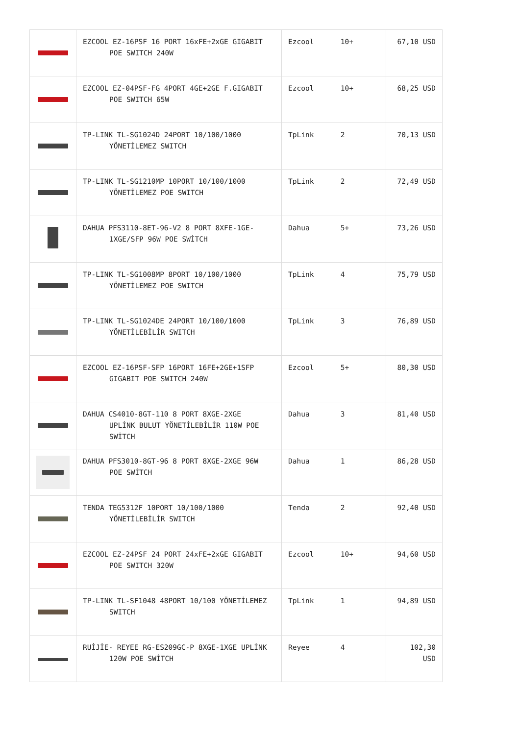| | EZCOOL EZ-16PSF 16 PORT 16xFE+2xGE GIGABIT POE SWITCH 240W | Ezcool | 10+ | 67,10 USD |
| | EZCOOL EZ-04PSF-FG 4PORT 4GE+2GE F.GIGABIT POE SWITCH 65W | Ezcool | 10+ | 68,25 USD |
| | TP-LINK TL-SG1024D 24PORT 10/100/1000 YÖNETİLEMEZ SWITCH | TpLink | 2 | 70,13 USD |
| | TP-LINK TL-SG1210MP 10PORT 10/100/1000 YÖNETİLEMEZ POE SWITCH | TpLink | 2 | 72,49 USD |
| | DAHUA PFS3110-8ET-96-V2 8 PORT 8XFE-1GE- 1XGE/SFP 96W POE SWİTCH | Dahua | 5+ | 73,26 USD |
| | TP-LINK TL-SG1008MP 8PORT 10/100/1000 YÖNETİLEMEZ POE SWITCH | TpLink | 4 | 75,79 USD |
| | TP-LINK TL-SG1024DE 24PORT 10/100/1000 YÖNETİLEBİLİR SWITCH | TpLink | 3 | 76,89 USD |
| | EZCOOL EZ-16PSF-SFP 16PORT 16FE+2GE+1SFP GIGABIT POE SWITCH 240W | Ezcool | 5+ | 80,30 USD |
| | DAHUA CS4010-8GT-110 8 PORT 8XGE-2XGE UPLİNK BULUT YÖNETİLEBİLİR 110W POE SWİTCH | Dahua | 3 | 81,40 USD |
| | DAHUA PFS3010-8GT-96 8 PORT 8XGE-2XGE 96W POE SWİTCH | Dahua | 1 | 86,28 USD |
| | TENDA TEG5312F 10PORT 10/100/1000 YÖNETİLEBİLİR SWITCH | Tenda | 2 | 92,40 USD |
| | EZCOOL EZ-24PSF 24 PORT 24xFE+2xGE GIGABIT POE SWITCH 320W | Ezcool | 10+ | 94,60 USD |
| | TP-LINK TL-SF1048 48PORT 10/100 YÖNETİLEMEZ SWITCH | TpLink | 1 | 94,89 USD |
| | RUİJİE- REYEE RG-ES209GC-P 8XGE-1XGE UPLİNK 120W POE SWİTCH | Reyee | 4 | 102,30 USD |